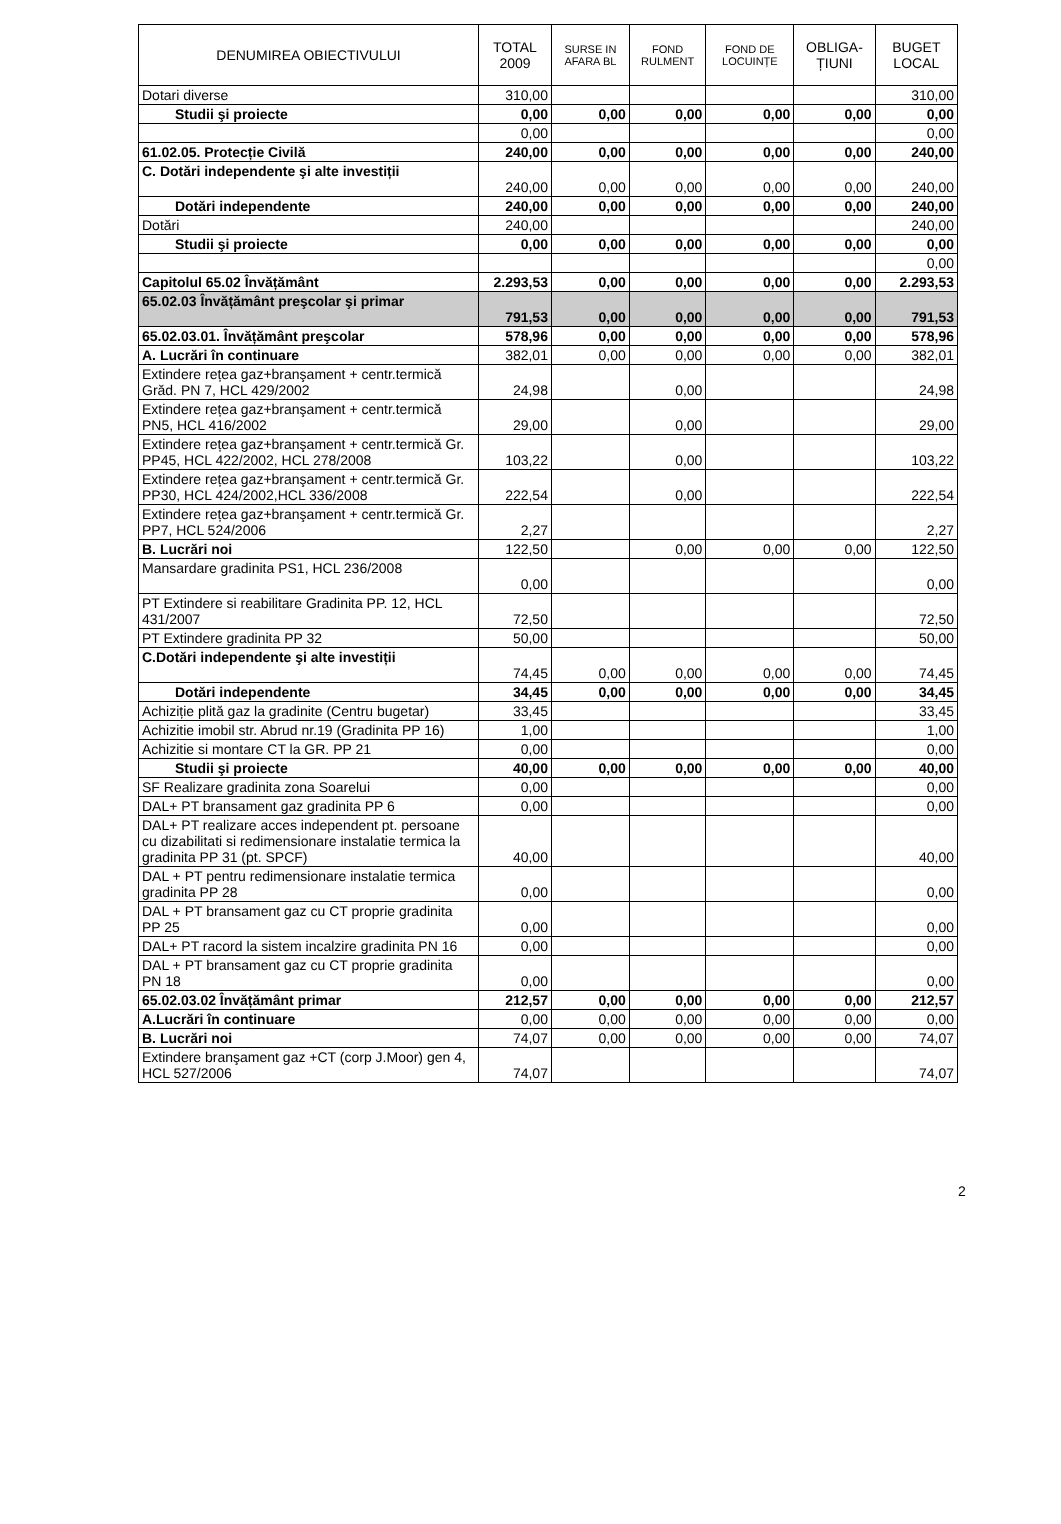| DENUMIREA OBIECTIVULUI | TOTAL 2009 | SURSE IN AFARA BL | FOND RULMENT | FOND DE LOCUINȚE | OBLIGA-ȚIUNI | BUGET LOCAL |
| --- | --- | --- | --- | --- | --- | --- |
| Dotari diverse | 310,00 | | | | | 310,00 |
| Studii şi proiecte | 0,00 | 0,00 | 0,00 | 0,00 | 0,00 | 0,00 |
| | 0,00 | | | | | 0,00 |
| 61.02.05. Protecție Civilă | 240,00 | 0,00 | 0,00 | 0,00 | 0,00 | 240,00 |
| C. Dotări independente şi alte investiții | 240,00 | 0,00 | 0,00 | 0,00 | 0,00 | 240,00 |
| Dotări independente | 240,00 | 0,00 | 0,00 | 0,00 | 0,00 | 240,00 |
| Dotări | 240,00 | | | | | 240,00 |
| Studii şi proiecte | 0,00 | 0,00 | 0,00 | 0,00 | 0,00 | 0,00 |
| | | | | | | 0,00 |
| Capitolul 65.02 Învățământ | 2.293,53 | 0,00 | 0,00 | 0,00 | 0,00 | 2.293,53 |
| 65.02.03 Învățământ preşcolar şi primar | 791,53 | 0,00 | 0,00 | 0,00 | 0,00 | 791,53 |
| 65.02.03.01. Învățământ preşcolar | 578,96 | 0,00 | 0,00 | 0,00 | 0,00 | 578,96 |
| A. Lucrări în continuare | 382,01 | 0,00 | 0,00 | 0,00 | 0,00 | 382,01 |
| Extindere rețea gaz+branşament + centr.termică Grăd. PN 7, HCL 429/2002 | 24,98 | | 0,00 | | | 24,98 |
| Extindere rețea gaz+branşament + centr.termică PN5, HCL 416/2002 | 29,00 | | 0,00 | | | 29,00 |
| Extindere rețea gaz+branşament + centr.termică Gr. PP45, HCL 422/2002, HCL 278/2008 | 103,22 | | 0,00 | | | 103,22 |
| Extindere rețea gaz+branşament + centr.termică Gr. PP30, HCL 424/2002,HCL 336/2008 | 222,54 | | 0,00 | | | 222,54 |
| Extindere rețea gaz+branşament + centr.termică Gr. PP7, HCL 524/2006 | 2,27 | | | | | 2,27 |
| B. Lucrări noi | 122,50 | | 0,00 | 0,00 | 0,00 | 122,50 |
| Mansardare gradinita PS1, HCL 236/2008 | 0,00 | | | | | 0,00 |
| PT Extindere si reabilitare Gradinita PP. 12, HCL 431/2007 | 72,50 | | | | | 72,50 |
| PT Extindere gradinita PP 32 | 50,00 | | | | | 50,00 |
| C.Dotări independente şi alte investiții | 74,45 | 0,00 | 0,00 | 0,00 | 0,00 | 74,45 |
| Dotări independente | 34,45 | 0,00 | 0,00 | 0,00 | 0,00 | 34,45 |
| Achiziție plită gaz la gradinite (Centru bugetar) | 33,45 | | | | | 33,45 |
| Achizitie imobil str. Abrud nr.19 (Gradinita PP 16) | 1,00 | | | | | 1,00 |
| Achizitie si montare CT la GR. PP 21 | 0,00 | | | | | 0,00 |
| Studii şi proiecte | 40,00 | 0,00 | 0,00 | 0,00 | 0,00 | 40,00 |
| SF Realizare gradinita zona Soarelui | 0,00 | | | | | 0,00 |
| DAL+ PT bransament gaz gradinita PP 6 | 0,00 | | | | | 0,00 |
| DAL+ PT realizare acces independent pt. persoane cu dizabilitati si redimensionare instalatie termica la gradinita PP 31 (pt. SPCF) | 40,00 | | | | | 40,00 |
| DAL + PT pentru redimensionare instalatie termica gradinita PP 28 | 0,00 | | | | | 0,00 |
| DAL + PT bransament gaz cu CT proprie gradinita PP 25 | 0,00 | | | | | 0,00 |
| DAL+ PT racord la sistem incalzire gradinita PN 16 | 0,00 | | | | | 0,00 |
| DAL + PT bransament gaz cu CT proprie gradinita PN 18 | 0,00 | | | | | 0,00 |
| 65.02.03.02 Învățământ primar | 212,57 | 0,00 | 0,00 | 0,00 | 0,00 | 212,57 |
| A.Lucrări în continuare | 0,00 | 0,00 | 0,00 | 0,00 | 0,00 | 0,00 |
| B. Lucrări noi | 74,07 | 0,00 | 0,00 | 0,00 | 0,00 | 74,07 |
| Extindere branşament gaz +CT (corp J.Moor) gen 4, HCL 527/2006 | 74,07 | | | | | 74,07 |
2